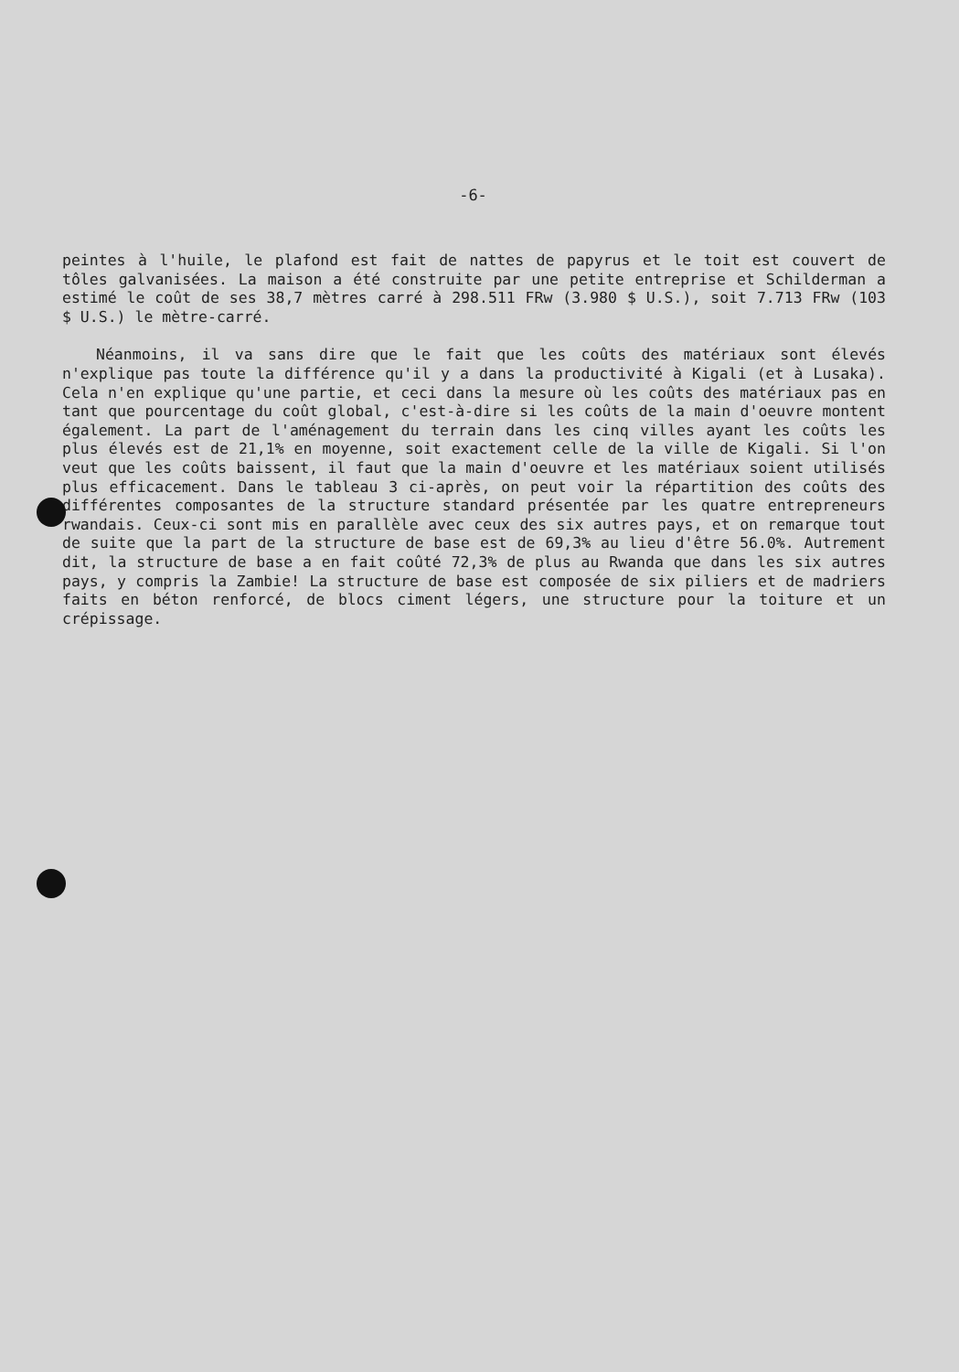-6-
peintes à l'huile, le plafond est fait de nattes de papyrus et le toit est couvert de tôles galvanisées. La maison a été construite par une petite entreprise et Schilderman a estimé le coût de ses 38,7 mètres carré à 298.511 FRw (3.980 $ U.S.), soit 7.713 FRw (103 $ U.S.) le mètre-carré.
Néanmoins, il va sans dire que le fait que les coûts des matériaux sont élevés n'explique pas toute la différence qu'il y a dans la productivité à Kigali (et à Lusaka). Cela n'en explique qu'une partie, et ceci dans la mesure où les coûts des matériaux pas en tant que pourcentage du coût global, c'est-à-dire si les coûts de la main d'oeuvre montent également. La part de l'aménagement du terrain dans les cinq villes ayant les coûts les plus élevés est de 21,1% en moyenne, soit exactement celle de la ville de Kigali. Si l'on veut que les coûts baissent, il faut que la main d'oeuvre et les matériaux soient utilisés plus efficacement. Dans le tableau 3 ci-après, on peut voir la répartition des coûts des différentes composantes de la structure standard présentée par les quatre entrepreneurs rwandais. Ceux-ci sont mis en parallèle avec ceux des six autres pays, et on remarque tout de suite que la part de la structure de base est de 69,3% au lieu d'être 56.0%. Autrement dit, la structure de base a en fait coûté 72,3% de plus au Rwanda que dans les six autres pays, y compris la Zambie! La structure de base est composée de six piliers et de madriers faits en béton renforcé, de blocs ciment légers, une structure pour la toiture et un crépissage.